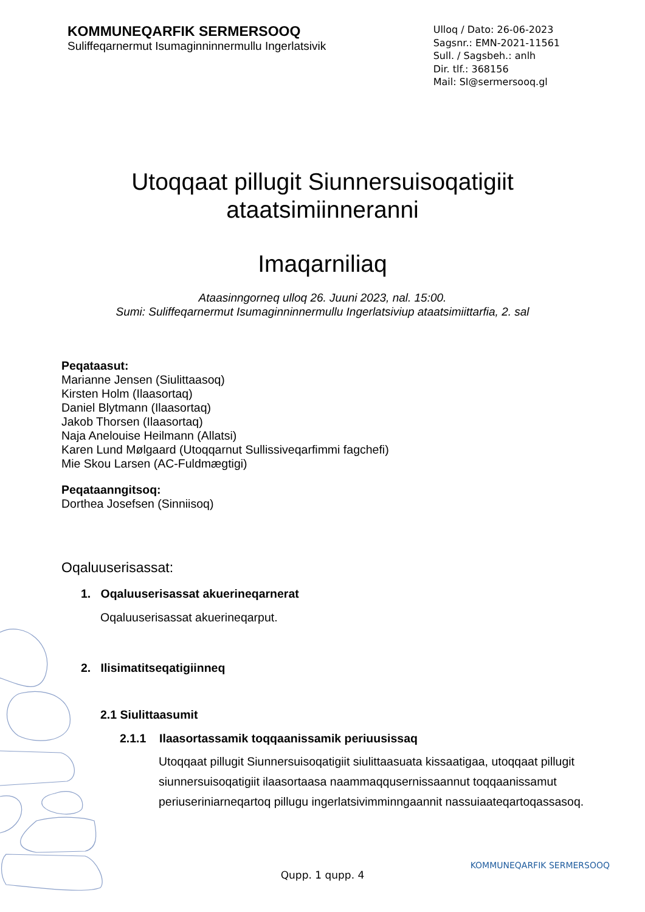KOMMUNEQARFIK SERMERSOOQ
Suliffeqarnermut Isumaginninnermullu Ingerlatsivik
Ulloq / Dato: 26-06-2023
Sagsnr.: EMN-2021-11561
Sull. / Sagsbeh.: anlh
Dir. tlf.: 368156
Mail: SI@sermersooq.gl
Utoqqaat pillugit Siunnersuisoqatigiit
ataatsimiinneranni
Imaqarniliaq
Ataasinngorneq ulloq 26. Juuni 2023, nal. 15:00.
Sumi: Suliffeqarnermut Isumaginninnermullu Ingerlatsiviup ataatsimiittarfia, 2. sal
Peqataasut:
Marianne Jensen (Siulittaasoq)
Kirsten Holm (Ilaasortaq)
Daniel Blytmann (Ilaasortaq)
Jakob Thorsen (Ilaasortaq)
Naja Anelouise Heilmann (Allatsi)
Karen Lund Mølgaard (Utoqqarnut Sullissiveqarfimmi fagchefi)
Mie Skou Larsen (AC-Fuldmægtigi)
Peqataanngitsoq:
Dorthea Josefsen (Sinniisoq)
Oqaluuserisassat:
1. Oqaluuserisassat akuerineqarnerat
Oqaluuserisassat akuerineqarput.
2. Ilisimatitseqatigiinneq
2.1 Siulittaasumit
2.1.1 Ilaasortassamik toqqaanissamik periuusissaq
Utoqqaat pillugit Siunnersuisoqatigiit siulittaasuata kissaatigaa, utoqqaat pillugit siunnersuisoqatigiit ilaasortaasa naammaqqusernissaannut toqqaanissamut periuseriniarneqartoq pillugu ingerlatsivimminngaannit nassuiaateqartoqassasoq.
Qupp. 1 qupp. 4
KOMMUNEQARFIK SERMERSOOQ